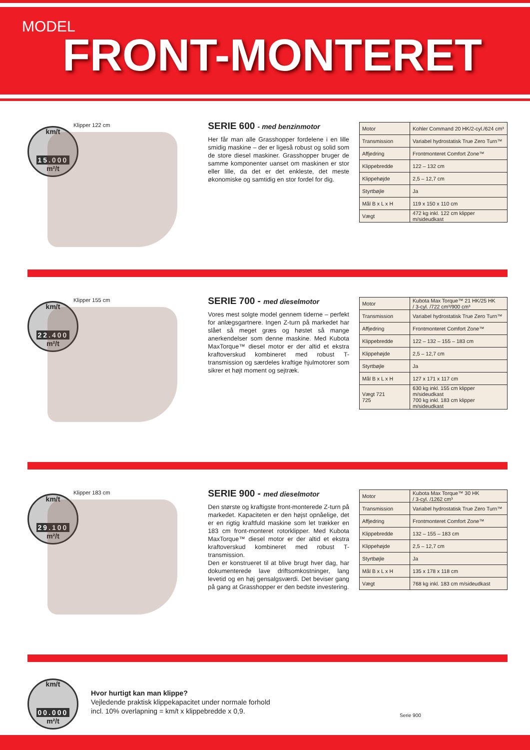MODEL
FRONT-MONTERET
km/t
15.000
m²/t
Klipper 122 cm
SERIE 600 - med benzinmotor
Her får man alle Grasshopper fordelene i en lille smidig maskine – der er ligeså robust og solid som de store diesel maskiner. Grasshopper bruger de samme komponenter uanset om maskinen er stor eller lille, da det er det enkleste, det meste økonomiske og samtidig en stor fordel for dig.
| Motor | Kohler Command 20 HK/2-cyl./624 cm³ |
| Transmission | Variabel hydrostatisk True Zero Turn™ |
| Affjedring | Frontmonteret Comfort Zone™ |
| Klippebredde | 122 – 132 cm |
| Klippehøjde | 2,5 – 12,7 cm |
| Styrtbøjle | Ja |
| Mål B x L x H | 119 x 150 x 110 cm |
| Vægt | 472 kg inkl. 122 cm klipper m/sideudkast |
km/t
22.400
m²/t
Klipper 155 cm
SERIE 700 - med dieselmotor
Vores mest solgte model gennem tiderne – perfekt for anlægsgartnere. Ingen Z-turn på markedet har slået så meget græs og høstet så mange anerkendelser som denne maskine. Med Kubota MaxTorque™ diesel motor er der altid et ekstra kraftoverskud kombineret med robust T-transmission og særdeles kraftige hjulmotorer som sikrer et højt moment og sejtræk.
| Motor | Kubota Max Torque™ 21 HK/25 HK / 3-cyl. /722 cm³/900 cm³ |
| Transmission | Variabel hydrostatisk True Zero Turn™ |
| Affjedring | Frontmonteret Comfort Zone™ |
| Klippebredde | 122 – 132 – 155 – 183 cm |
| Klippehøjde | 2,5 – 12,7 cm |
| Styrtbøjle | Ja |
| Mål B x L x H | 127 x 171 x 117 cm |
| Vægt 721 725 | 630 kg inkl. 155 cm klipper m/sideudkast 700 kg inkl. 183 cm klipper m/sideudkast |
km/t
29.100
m²/t
Klipper 183 cm
SERIE 900 - med dieselmotor
Den største og kraftigste front-monterede Z-turn på markedet. Kapaciteten er den højst opnåelige, det er en rigtig kraftfuld maskine som let trækker en 183 cm front-monteret rotorklipper. Med Kubota MaxTorque™ diesel motor er der altid et ekstra kraftoverskud kombineret med robust T-transmission.
Den er konstrueret til at blive brugt hver dag, har dokumenterede lave driftsomkostninger, lang levetid og en høj gensalgsværdi. Det beviser gang på gang at Grasshopper er den bedste investering.
| Motor | Kubota Max Torque™ 30 HK / 3-cyl. /1262 cm³ |
| Transmission | Variabel hydrostatisk True Zero Turn™ |
| Affjedring | Frontmonteret Comfort Zone™ |
| Klippebredde | 132 – 155 – 183 cm |
| Klippehøjde | 2,5 – 12,7 cm |
| Styrtbøjle | Ja |
| Mål B x L x H | 135 x 178 x 118 cm |
| Vægt | 768 kg inkl. 183 cm m/sideudkast |
km/t
00.000
m²/t
Hvor hurtigt kan man klippe?
Vejledende praktisk klippekapacitet under normale forhold
incl. 10% overlapning = km/t x klippebredde x 0,9.
Serie 900